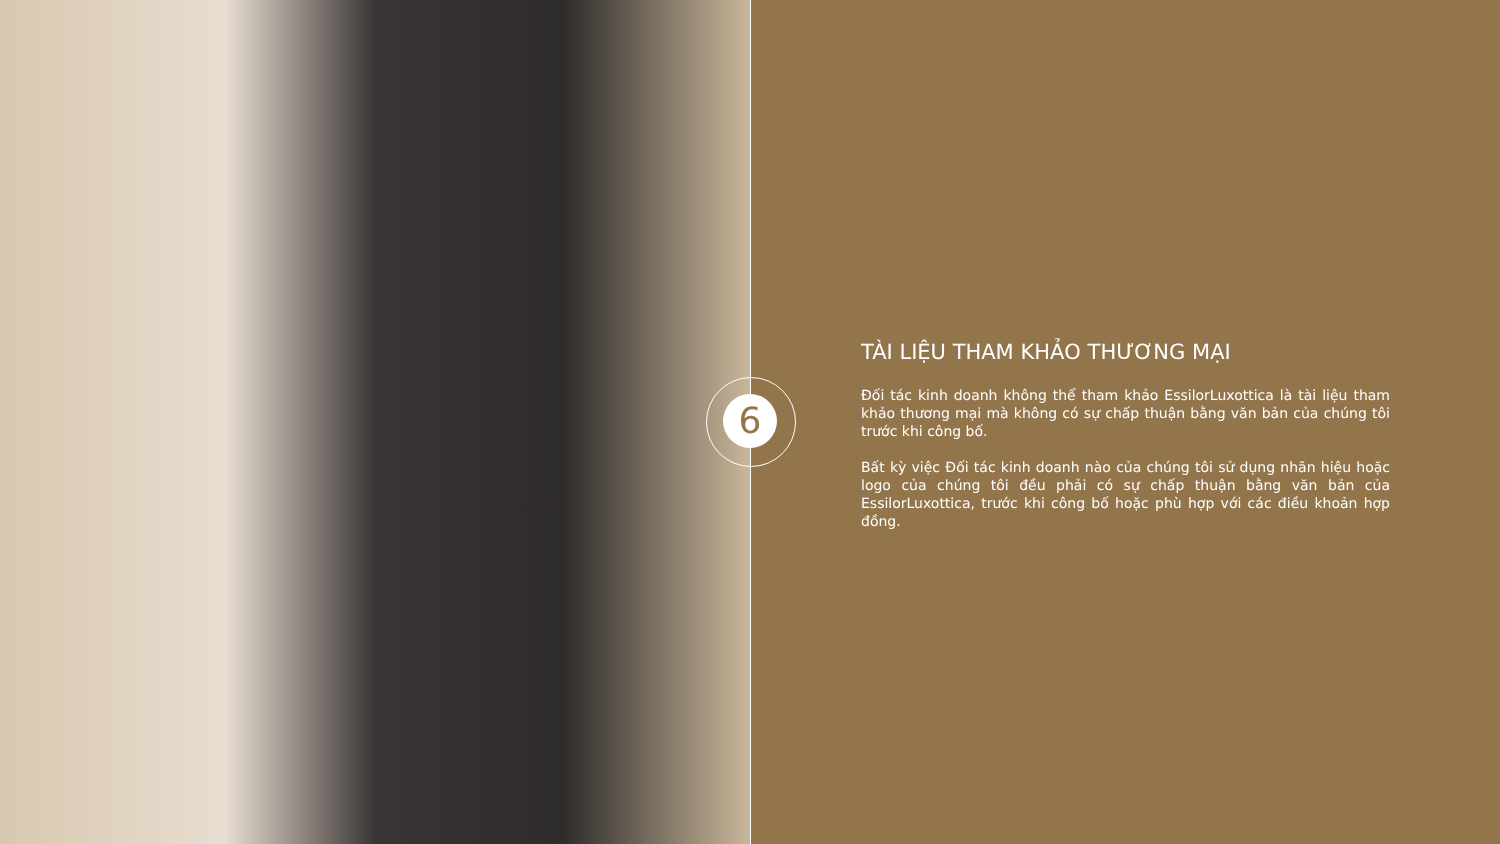TÀI LIỆU THAM KHẢO THƯƠNG MẠI
Đối tác kinh doanh không thể tham khảo EssilorLuxottica là tài liệu tham khảo thương mại mà không có sự chấp thuận bằng văn bản của chúng tôi trước khi công bố.
Bất kỳ việc Đối tác kinh doanh nào của chúng tôi sử dụng nhãn hiệu hoặc logo của chúng tôi đều phải có sự chấp thuận bằng văn bản của EssilorLuxottica, trước khi công bố hoặc phù hợp với các điều khoản hợp đồng.
6